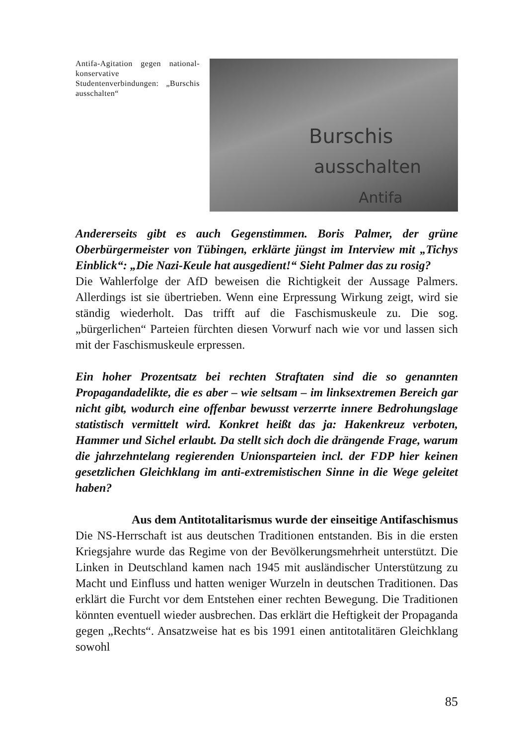Antifa-Agitation gegen national-konservative Studentenverbindungen: „Burschis ausschalten“
Burschis
ausschalten
Antifa
Andererseits gibt es auch Gegenstimmen. Boris Palmer, der grüne Oberbürgermeister von Tübingen, erklärte jüngst im Interview mit „Tichys Einblick“: „Die Nazi-Keule hat ausgedient!“ Sieht Palmer das zu rosig?
Die Wahlerfolge der AfD beweisen die Richtigkeit der Aussage Palmers. Allerdings ist sie übertrieben. Wenn eine Erpressung Wirkung zeigt, wird sie ständig wiederholt. Das trifft auf die Faschismuskeule zu. Die sog. „bürgerlichen“ Parteien fürchten diesen Vorwurf nach wie vor und lassen sich mit der Faschismuskeule erpressen.
Ein hoher Prozentsatz bei rechten Straftaten sind die so genannten Propagandadelikte, die es aber – wie seltsam – im linksextremen Bereich gar nicht gibt, wodurch eine offenbar bewusst verzerrte innere Bedrohungslage statistisch vermittelt wird. Konkret heißt das ja: Hakenkreuz verboten, Hammer und Sichel erlaubt. Da stellt sich doch die drängende Frage, warum die jahrzehntelang regierenden Unionsparteien incl. der FDP hier keinen gesetzlichen Gleichklang im anti-extremistischen Sinne in die Wege geleitet haben?
Aus dem Antitotalitarismus wurde der einseitige Antifaschismus
Die NS-Herrschaft ist aus deutschen Traditionen entstanden. Bis in die ersten Kriegsjahre wurde das Regime von der Bevölkerungsmehrheit unterstützt. Die Linken in Deutschland kamen nach 1945 mit ausländischer Unterstützung zu Macht und Einfluss und hatten weniger Wurzeln in deutschen Traditionen. Das erklärt die Furcht vor dem Entstehen einer rechten Bewegung. Die Traditionen könnten eventuell wieder ausbrechen. Das erklärt die Heftigkeit der Propaganda gegen „Rechts“. Ansatzweise hat es bis 1991 einen antitotalitären Gleichklang sowohl
85